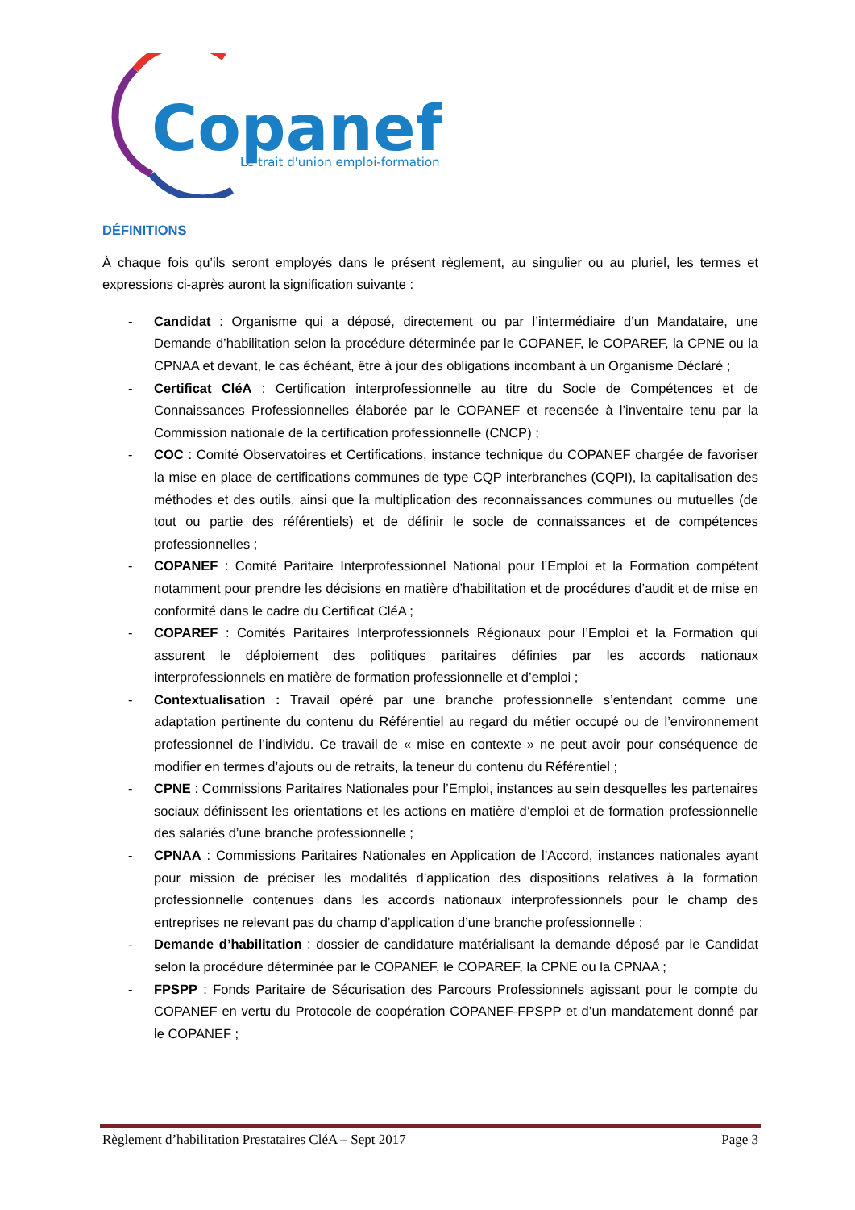Copanef
Le trait d'union emploi-formation
DÉFINITIONS
À chaque fois qu’ils seront employés dans le présent règlement, au singulier ou au pluriel, les termes et expressions ci-après auront la signification suivante :
- Candidat : Organisme qui a déposé, directement ou par l’intermédiaire d’un Mandataire, une Demande d’habilitation selon la procédure déterminée par le COPANEF, le COPAREF, la CPNE ou la CPNAA et devant, le cas échéant, être à jour des obligations incombant à un Organisme Déclaré ;
- Certificat CléA : Certification interprofessionnelle au titre du Socle de Compétences et de Connaissances Professionnelles élaborée par le COPANEF et recensée à l’inventaire tenu par la Commission nationale de la certification professionnelle (CNCP) ;
- COC : Comité Observatoires et Certifications, instance technique du COPANEF chargée de favoriser la mise en place de certifications communes de type CQP interbranches (CQPI), la capitalisation des méthodes et des outils, ainsi que la multiplication des reconnaissances communes ou mutuelles (de tout ou partie des référentiels) et de définir le socle de connaissances et de compétences professionnelles ;
- COPANEF : Comité Paritaire Interprofessionnel National pour l’Emploi et la Formation compétent notamment pour prendre les décisions en matière d’habilitation et de procédures d’audit et de mise en conformité dans le cadre du Certificat CléA ;
- COPAREF : Comités Paritaires Interprofessionnels Régionaux pour l’Emploi et la Formation qui assurent le déploiement des politiques paritaires définies par les accords nationaux interprofessionnels en matière de formation professionnelle et d’emploi ;
- Contextualisation : Travail opéré par une branche professionnelle s’entendant comme une adaptation pertinente du contenu du Référentiel au regard du métier occupé ou de l’environnement professionnel de l’individu. Ce travail de « mise en contexte » ne peut avoir pour conséquence de modifier en termes d’ajouts ou de retraits, la teneur du contenu du Référentiel ;
- CPNE : Commissions Paritaires Nationales pour l’Emploi, instances au sein desquelles les partenaires sociaux définissent les orientations et les actions en matière d’emploi et de formation professionnelle des salariés d’une branche professionnelle ;
- CPNAA : Commissions Paritaires Nationales en Application de l’Accord, instances nationales ayant pour mission de préciser les modalités d’application des dispositions relatives à la formation professionnelle contenues dans les accords nationaux interprofessionnels pour le champ des entreprises ne relevant pas du champ d’application d’une branche professionnelle ;
- Demande d’habilitation : dossier de candidature matérialisant la demande déposé par le Candidat selon la procédure déterminée par le COPANEF, le COPAREF, la CPNE ou la CPNAA ;
- FPSPP : Fonds Paritaire de Sécurisation des Parcours Professionnels agissant pour le compte du COPANEF en vertu du Protocole de coopération COPANEF-FPSPP et d’un mandatement donné par le COPANEF ;
Règlement d’habilitation Prestataires CléA – Sept 2017 Page 3